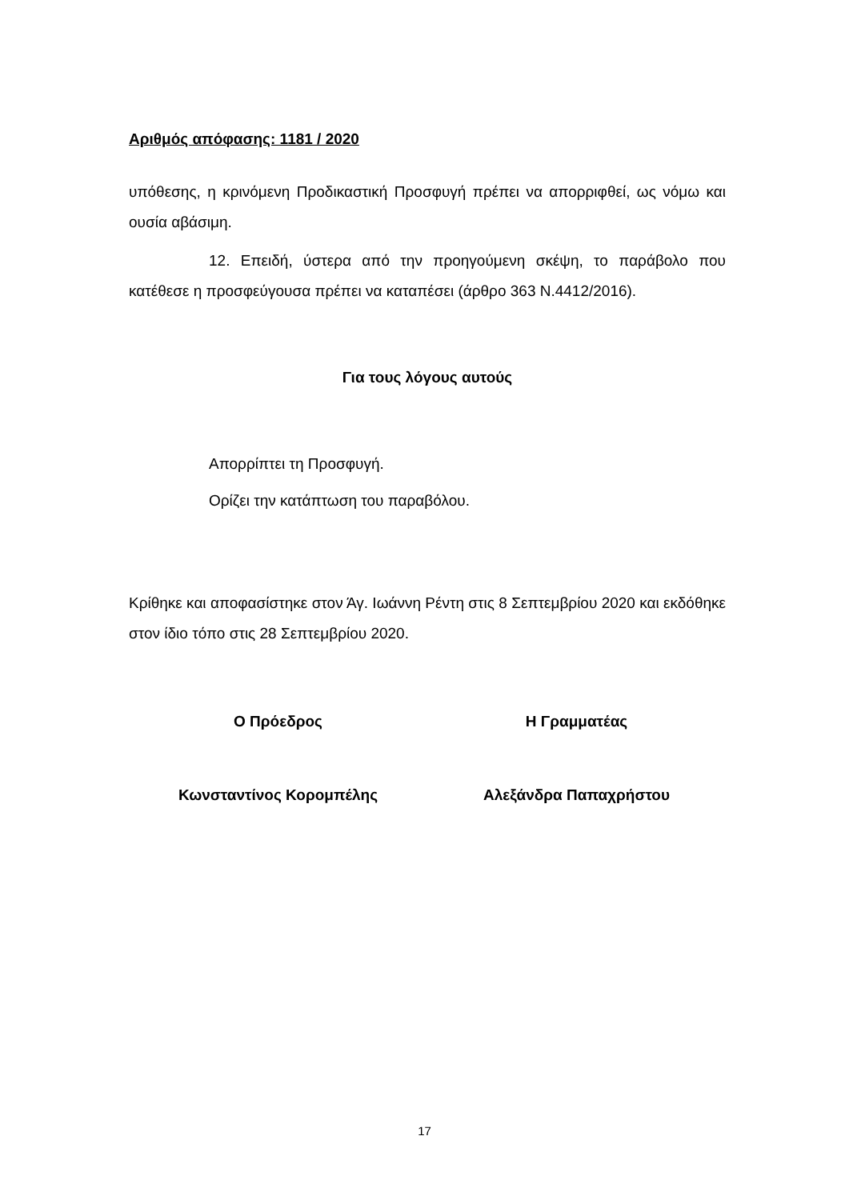Αριθμός απόφασης: 1181 / 2020
υπόθεσης, η κρινόμενη Προδικαστική Προσφυγή πρέπει να απορριφθεί, ως νόμω και ουσία αβάσιμη.
12. Επειδή, ύστερα από την προηγούμενη σκέψη, το παράβολο που κατέθεσε η προσφεύγουσα πρέπει να καταπέσει (άρθρο 363 Ν.4412/2016).
Για τους λόγους αυτούς
Απορρίπτει τη Προσφυγή.
Ορίζει την κατάπτωση του παραβόλου.
Κρίθηκε και αποφασίστηκε στον Άγ. Ιωάννη Ρέντη στις 8 Σεπτεμβρίου 2020 και εκδόθηκε στον ίδιο τόπο στις 28 Σεπτεμβρίου 2020.
Ο Πρόεδρος Η Γραμματέας
Κωνσταντίνος Κορομπέλης Αλεξάνδρα Παπαχρήστου
17